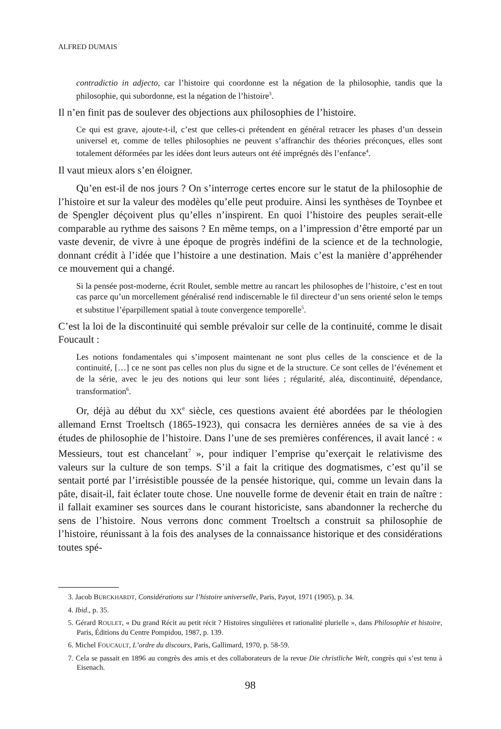ALFRED DUMAIS
contradictio in adjecto, car l’histoire qui coordonne est la négation de la philosophie, tandis que la philosophie, qui subordonne, est la négation de l’histoire<sup>3</sup>.
Il n’en finit pas de soulever des objections aux philosophies de l’histoire.
Ce qui est grave, ajoute-t-il, c’est que celles-ci prétendent en général retracer les phases d’un dessein universel et, comme de telles philosophies ne peuvent s’affranchir des théories préconçues, elles sont totalement déformées par les idées dont leurs auteurs ont été imprégnés dès l’enfance<sup>4</sup>.
Il vaut mieux alors s’en éloigner.
Qu’en est-il de nos jours ? On s’interroge certes encore sur le statut de la philosophie de l’histoire et sur la valeur des modèles qu’elle peut produire. Ainsi les synthèses de Toynbee et de Spengler déçoivent plus qu’elles n’inspirent. En quoi l’histoire des peuples serait-elle comparable au rythme des saisons ? En même temps, on a l’impression d’être emporté par un vaste devenir, de vivre à une époque de progrès indéfini de la science et de la technologie, donnant crédit à l’idée que l’histoire a une destination. Mais c’est la manière d’appréhender ce mouvement qui a changé.
Si la pensée post-moderne, écrit Roulet, semble mettre au rancart les philosophes de l’histoire, c’est en tout cas parce qu’un morcellement généralisé rend indiscernable le fil directeur d’un sens orienté selon le temps et substitue l’éparpillement spatial à toute convergence temporelle<sup>5</sup>.
C’est la loi de la discontinuité qui semble prévaloir sur celle de la continuité, comme le disait Foucault :
Les notions fondamentales qui s’imposent maintenant ne sont plus celles de la conscience et de la continuité, […] ce ne sont pas celles non plus du signe et de la structure. Ce sont celles de l’événement et de la série, avec le jeu des notions qui leur sont liées ; régularité, aléa, discontinuité, dépendance, transformation<sup>6</sup>.
Or, déjà au début du XX<sup>e</sup> siècle, ces questions avaient été abordées par le théologien allemand Ernst Troeltsch (1865-1923), qui consacra les dernières années de sa vie à des études de philosophie de l’histoire. Dans l’une de ses premières conférences, il avait lancé : « Messieurs, tout est chancelant<sup>7</sup> », pour indiquer l’emprise qu’exerçait le relativisme des valeurs sur la culture de son temps. S’il a fait la critique des dogmatismes, c’est qu’il se sentait porté par l’irrésistible poussée de la pensée historique, qui, comme un levain dans la pâte, disait-il, fait éclater toute chose. Une nouvelle forme de devenir était en train de naître : il fallait examiner ses sources dans le courant historiciste, sans abandonner la recherche du sens de l’histoire. Nous verrons donc comment Troeltsch a construit sa philosophie de l’histoire, réunissant à la fois des analyses de la connaissance historique et des considérations toutes spé-
3. Jacob BURCKHARDT, Considérations sur l’histoire universelle, Paris, Payot, 1971 (1905), p. 34.
4. Ibid., p. 35.
5. Gérard ROULET, « Du grand Récit au petit récit ? Histoires singulières et rationalité plurielle », dans Philosophie et histoire, Paris, Éditions du Centre Pompidou, 1987, p. 139.
6. Michel FOUCAULT, L’ordre du discours, Paris, Gallimard, 1970, p. 58-59.
7. Cela se passait en 1896 au congrès des amis et des collaborateurs de la revue Die christliche Welt, congrès qui s’est tenu à Eisenach.
98